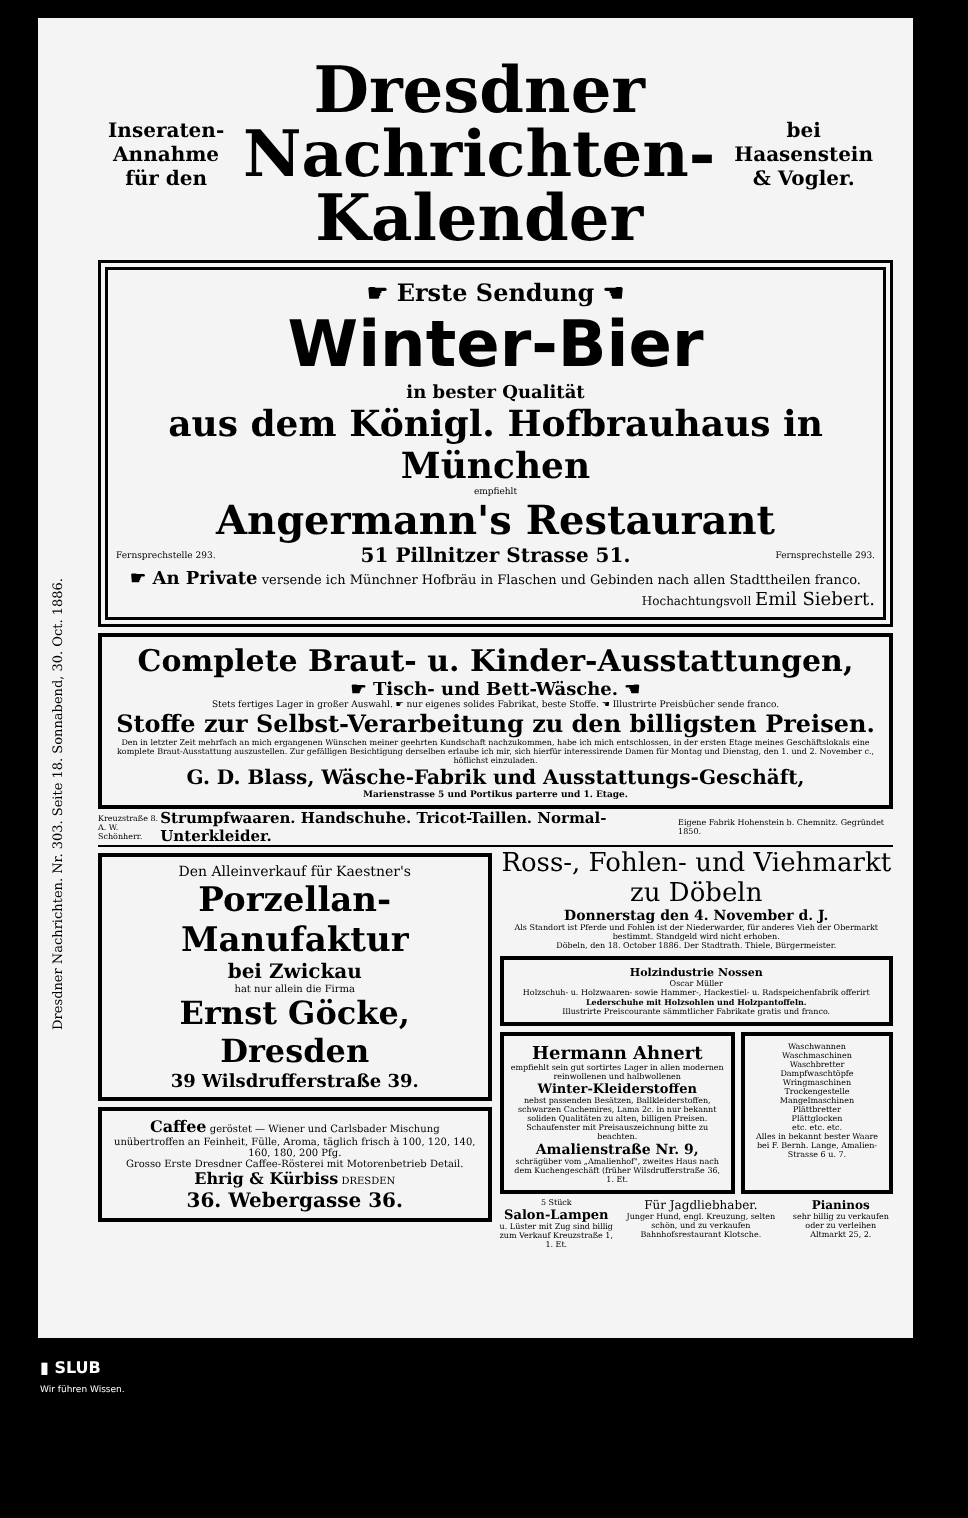Dresdner Nachrichten. Nr. 303. Seite 18. Sonnabend, 30. Oct. 1886.
Inseraten-
Annahme
für den
Dresdner Nachrichten-
Kalender
bei
Haasenstein
& Vogler.
☛ Erste Sendung ☚
Winter-Bier
in bester Qualität
aus dem Königl. Hofbrauhaus in München
empfiehlt
Angermann's Restaurant
Fernsprechstelle 293. 51 Pillnitzer Strasse 51. Fernsprechstelle 293.
☛ An Private versende ich Münchner Hofbräu in Flaschen und Gebinden nach allen Stadttheilen franco.
Hochachtungsvoll Emil Siebert.
Complete Braut- u. Kinder-Ausstattungen,
☛ Tisch- und Bett-Wäsche. ☚
Stets fertiges Lager in großer Auswahl. ☛ nur eigenes solides Fabrikat, beste Stoffe. ☚ Illustrirte Preisbücher sende franco.
Stoffe zur Selbst-Verarbeitung zu den billigsten Preisen.
Den in letzter Zeit mehrfach an mich ergangenen Wünschen meiner geehrten Kundschaft nachzukommen, habe ich mich entschlossen, in der ersten Etage meines Geschäftslokals eine komplete Braut-Ausstattung auszustellen. Zur gefälligen Besichtigung derselben erlaube ich mir, sich hierfür interessirende Damen für Montag und Dienstag, den 1. und 2. November c., höflichst einzuladen.
G. D. Blass, Wäsche-Fabrik und Ausstattungs-Geschäft,
Marienstrasse 5 und Portikus parterre und 1. Etage.
Kreuzstraße 8.
A. W. Schönherr. Strumpfwaaren. Handschuhe. Tricot-Taillen. Normal-Unterkleider. Eigene Fabrik Hohenstein b. Chemnitz. Gegründet 1850.
Den Alleinverkauf für Kaestner's
Porzellan-Manufaktur
bei Zwickau
hat nur allein die Firma
Ernst Göcke, Dresden
39 Wilsdrufferstraße 39.
Caffee geröstet — Wiener und Carlsbader Mischung
unübertroffen an Feinheit, Fülle, Aroma, täglich frisch à 100, 120, 140, 160, 180, 200 Pfg.
Grosso Erste Dresdner Caffee-Rösterei mit Motorenbetrieb Detail.
Ehrig & Kürbiss DRESDEN
36. Webergasse 36.
Ross-, Fohlen- und Viehmarkt zu Döbeln
Donnerstag den 4. November d. J.
Als Standort ist Pferde und Fohlen ist der Niederwarder, für anderes Vieh der Obermarkt bestimmt. Standgeld wird nicht erhoben.
Döbeln, den 18. October 1886. Der Stadtrath. Thiele, Bürgermeister.
Holzindustrie Nossen
Oscar Müller
Holzschuh- u. Holzwaaren- sowie Hammer-, Hackestiel- u. Radspeichenfabrik offerirt
Lederschuhe mit Holzsohlen und Holzpantoffeln.
Illustrirte Preiscourante sämmtlicher Fabrikate gratis und franco.
Hermann Ahnert
empfiehlt sein gut sortirtes Lager in allen modernen reinwollenen und halbwollenen
Winter-Kleiderstoffen
nebst passenden Besätzen, Ballkleiderstoffen, schwarzen Cachemires, Lama 2c. in nur bekannt soliden Qualitäten zu alten, billigen Preisen. Schaufenster mit Preisauszeichnung bitte zu beachten.
Amalienstraße Nr. 9,
schrägüber vom „Amalienhof", zweites Haus nach dem Kuchengeschäft (früher Wilsdrufferstraße 36, 1. Et.
Waschwannen
Waschmaschinen
Waschbretter
Dampfwaschtöpfe
Wringmaschinen
Trockengestelle
Mangelmaschinen
Plättbretter
Plättglocken
etc. etc. etc.
Alles in bekannt bester Waare bei F. Bernh. Lange, Amalien-Strasse 6 u. 7.
5 Stück
Salon-Lampen
u. Lüster mit Zug sind billig zum Verkauf Kreuzstraße 1, 1. Et.
Für Jagdliebhaber.
Junger Hund, engl. Kreuzung, selten schön, und zu verkaufen Bahnhofsrestaurant Klotsche.
Pianinos
sehr billig zu verkaufen oder zu verleihen Altmarkt 25, 2.
▮ SLUB
Wir führen Wissen.